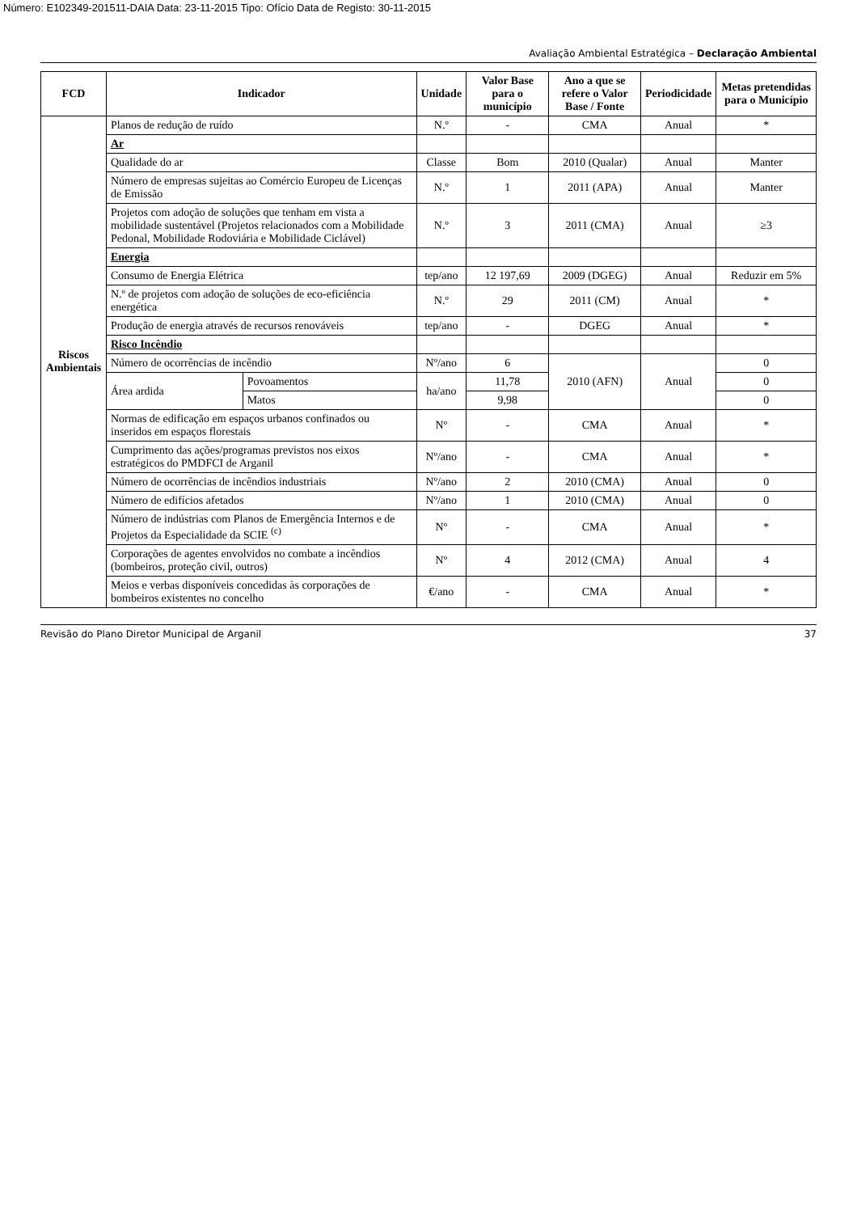Número: E102349-201511-DAIA Data: 23-11-2015 Tipo: Ofício Data de Registo: 30-11-2015
Avaliação Ambiental Estratégica – Declaração Ambiental
| FCD | Indicador | | Unidade | Valor Base para o município | Ano a que se refere o Valor Base / Fonte | Periodicidade | Metas pretendidas para o Município |
| --- | --- | --- | --- | --- | --- | --- | --- |
| Riscos Ambientais | Planos de redução de ruído | | N.º | - | CMA | Anual | * |
| | Ar | | | | | | |
| | Qualidade do ar | | Classe | Bom | 2010 (Qualar) | Anual | Manter |
| | Número de empresas sujeitas ao Comércio Europeu de Licenças de Emissão | | N.º | 1 | 2011 (APA) | Anual | Manter |
| | Projetos com adoção de soluções que tenham em vista a mobilidade sustentável (Projetos relacionados com a Mobilidade Pedonal, Mobilidade Rodoviária e Mobilidade Ciclável) | | N.º | 3 | 2011 (CMA) | Anual | ≥3 |
| | Energia | | | | | | |
| | Consumo de Energia Elétrica | | tep/ano | 12 197,69 | 2009 (DGEG) | Anual | Reduzir em 5% |
| | N.º de projetos com adoção de soluções de eco-eficiência energética | | N.º | 29 | 2011 (CM) | Anual | * |
| | Produção de energia através de recursos renováveis | | tep/ano | - | DGEG | Anual | * |
| | Risco Incêndio | | | | | | |
| | Número de ocorrências de incêndio | | Nº/ano | 6 | 2010 (AFN) | Anual | 0 |
| | Área ardida | Povoamentos | ha/ano | 11,78 | | | 0 |
| | | Matos | | 9,98 | | | 0 |
| | Normas de edificação em espaços urbanos confinados ou inseridos em espaços florestais | | Nº | - | CMA | Anual | * |
| | Cumprimento das ações/programas previstos nos eixos estratégicos do PMDFCI de Arganil | | Nº/ano | - | CMA | Anual | * |
| | Número de ocorrências de incêndios industriais | | Nº/ano | 2 | 2010 (CMA) | Anual | 0 |
| | Número de edifícios afetados | | Nº/ano | 1 | 2010 (CMA) | Anual | 0 |
| | Número de indústrias com Planos de Emergência Internos e de Projetos da Especialidade da SCIE <sup>(c)</sup> | | Nº | - | CMA | Anual | * |
| | Corporações de agentes envolvidos no combate a incêndios (bombeiros, proteção civil, outros) | | Nº | 4 | 2012 (CMA) | Anual | 4 |
| | Meios e verbas disponíveis concedidas às corporações de bombeiros existentes no concelho | | €/ano | - | CMA | Anual | * |
Revisão do Plano Diretor Municipal de Arganil 37